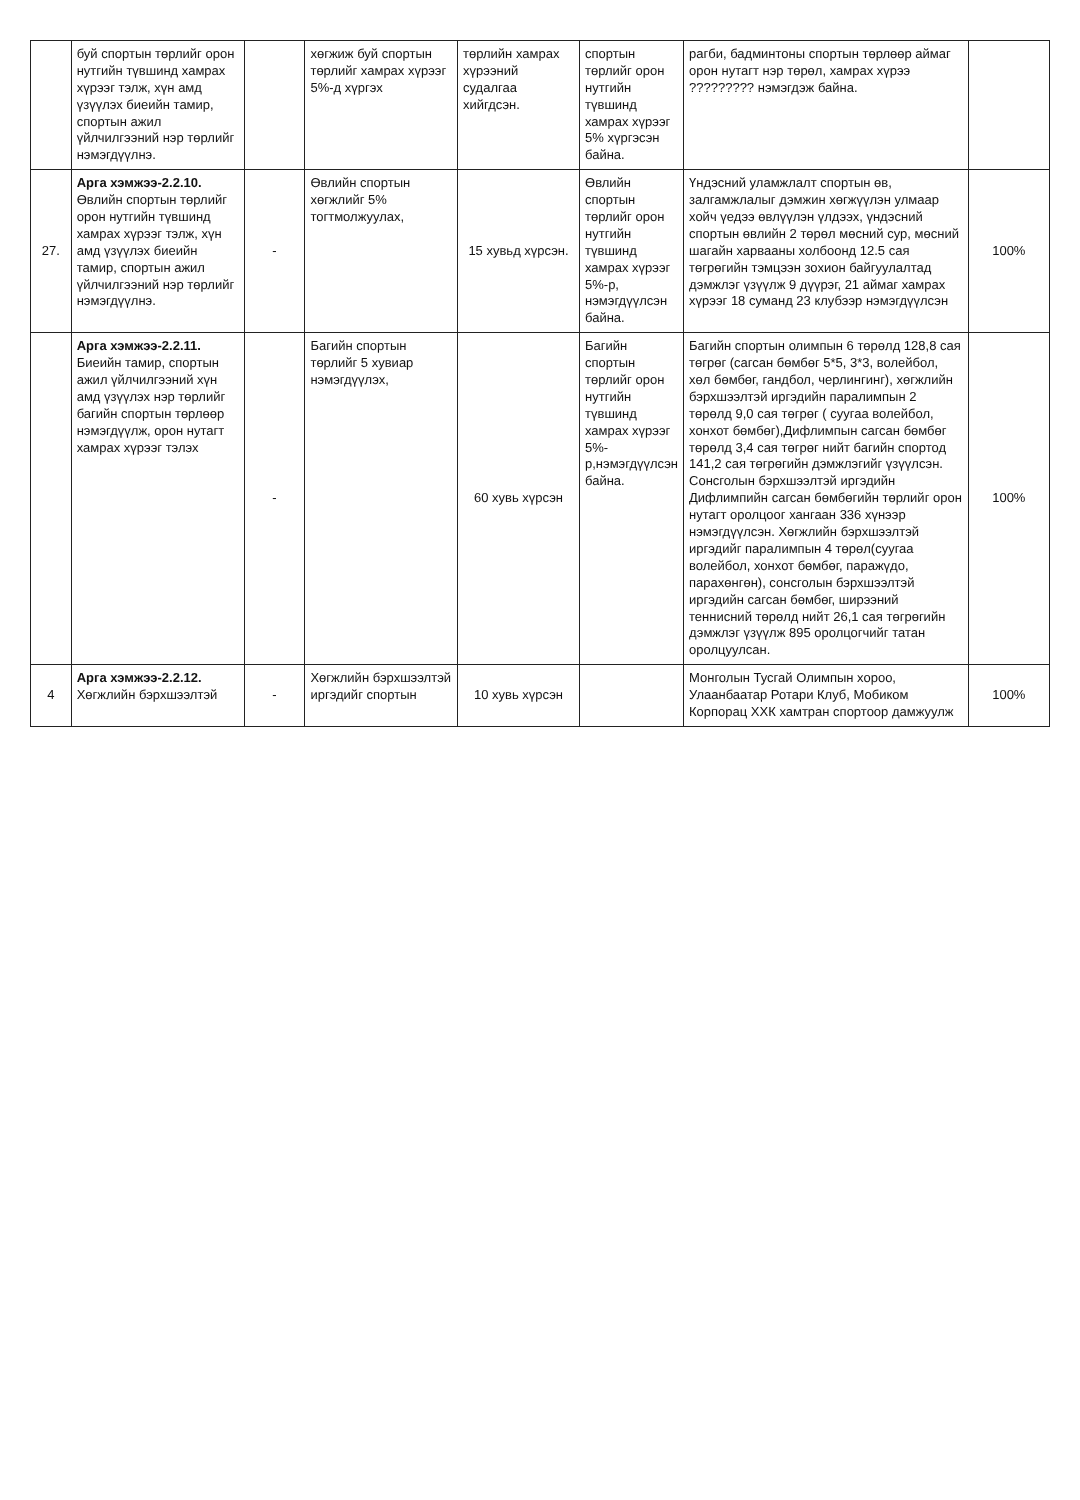| | буй спортын төрлийг орон нутгийн түвшинд хамрах хүрээг тэлж, хүн амд үзүүлэх биеийн тамир, спортын ажил үйлчилгээний нэр төрлийг нэмэгдүүлнэ. | | хөгжиж буй спортын төрлийг хамрах хүрээг 5%-д хүргэх | төрлийн хамрах хүрээний судалгаа хийгдсэн. | спортын төрлийг орон нутгийн түвшинд хамрах хүрээг 5% хүргэсэн байна. | рагби, бадминтоны спортын төрлөөр аймаг орон нутагт нэр төрөл, хамрах хүрээ ????????? нэмэгдэж байна. | |
| 27. | Арга хэмжээ-2.2.10. Өвлийн спортын төрлийг орон нутгийн түвшинд хамрах хүрээг тэлж, хүн амд үзүүлэх биеийн тамир, спортын ажил үйлчилгээний нэр төрлийг нэмэгдүүлнэ. | - | Өвлийн спортын хөгжлийг 5% тогтмолжуулах, | 15 хувьд хүрсэн. | Өвлийн спортын төрлийг орон нутгийн түвшинд хамрах хүрээг 5%-р, нэмэгдүүлсэн байна. | Үндэсний уламжлалт спортын өв, залгамжлалыг дэмжин хөгжүүлэн улмаар хойч үедээ өвлүүлэн үлдээх, үндэсний спортын өвлийн 2 төрөл мөсний сур, мөсний шагайн харвааны холбоонд 12.5 сая төгрөгийн тэмцээн зохион байгуулалтад дэмжлэг үзүүлж 9 дүүрэг, 21 аймаг хамрах хүрээг 18 суманд 23 клубээр нэмэгдүүлсэн | 100% |
| | Арга хэмжээ-2.2.11. Биеийн тамир, спортын ажил үйлчилгээний хүн амд үзүүлэх нэр төрлийг багийн спортын төрлөөр нэмэгдүүлж, орон нутагт хамрах хүрээг тэлэх | - | Багийн спортын төрлийг 5 хувиар нэмэгдүүлэх, | 60 хувь хүрсэн | Багийн спортын төрлийг орон нутгийн түвшинд хамрах хүрээг 5%-р,нэмэгдүүлсэн байна. | Багийн спортын олимпын 6 төрөлд 128,8 сая төгрөг (сагсан бөмбөг 5*5, 3*3, волейбол, хөл бөмбөг, гандбол, черлингинг), хөгжлийн бэрхшээлтэй иргэдийн паралимпын 2 төрөлд 9,0 сая төгрөг ( суугаа волейбол, хонхот бөмбөг),Дифлимпын сагсан бөмбөг төрөлд 3,4 сая төгрөг нийт багийн спортод 141,2 сая төгрөгийн дэмжлэгийг үзүүлсэн. Сонсголын бэрхшээлтэй иргэдийн Дифлимпийн сагсан бөмбөгийн төрлийг орон нутагт оролцоог хангаан 336 хүнээр нэмэгдүүлсэн. Хөгжлийн бэрхшээлтэй иргэдийг паралимпын 4 төрөл(суугаа волейбол, хонхот бөмбөг, паражүдо, парахөнгөн), сонсголын бэрхшээлтэй иргэдийн сагсан бөмбөг, ширээний теннисний төрөлд нийт 26,1 сая төгрөгийн дэмжлэг үзүүлж 895 оролцогчийг татан оролцуулсан. | 100% |
| 4 | Арга хэмжээ-2.2.12. Хөгжлийн бэрхшээлтэй | - | Хөгжлийн бэрхшээлтэй иргэдийг спортын | 10 хувь хүрсэн | | Монголын Тусгай Олимпын хороо, Улаанбаатар Ротари Клуб, Мобиком Корпорац ХХК хамтран спортоор дамжуулж | 100% |